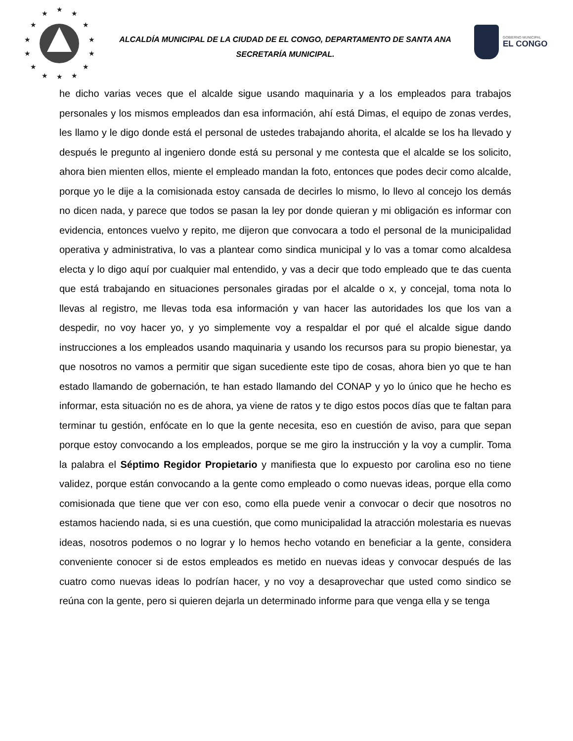★
★
★
★
★
★
★
★
★
★
★
★
★
★
ALCALDÍA MUNICIPAL DE LA CIUDAD DE EL CONGO, DEPARTAMENTO DE SANTA ANA
SECRETARÍA MUNICIPAL.
GOBIERNO MUNICIPAL
EL CONGO
he dicho varias veces que el alcalde sigue usando maquinaria y a los empleados para trabajos personales y los mismos empleados dan esa información, ahí está Dimas, el equipo de zonas verdes, les llamo y le digo donde está el personal de ustedes trabajando ahorita, el alcalde se los ha llevado y después le pregunto al ingeniero donde está su personal y me contesta que el alcalde se los solicito, ahora bien mienten ellos, miente el empleado mandan la foto, entonces que podes decir como alcalde, porque yo le dije a la comisionada estoy cansada de decirles lo mismo, lo llevo al concejo los demás no dicen nada, y parece que todos se pasan la ley por donde quieran y mi obligación es informar con evidencia, entonces vuelvo y repito, me dijeron que convocara a todo el personal de la municipalidad operativa y administrativa, lo vas a plantear como sindica municipal y lo vas a tomar como alcaldesa electa y lo digo aquí por cualquier mal entendido, y vas a decir que todo empleado que te das cuenta que está trabajando en situaciones personales giradas por el alcalde o x, y concejal, toma nota lo llevas al registro, me llevas toda esa información y van hacer las autoridades los que los van a despedir, no voy hacer yo, y yo simplemente voy a respaldar el por qué el alcalde sigue dando instrucciones a los empleados usando maquinaria y usando los recursos para su propio bienestar, ya que nosotros no vamos a permitir que sigan sucediente este tipo de cosas, ahora bien yo que te han estado llamando de gobernación, te han estado llamando del CONAP y yo lo único que he hecho es informar, esta situación no es de ahora, ya viene de ratos y te digo estos pocos días que te faltan para terminar tu gestión, enfócate en lo que la gente necesita, eso en cuestión de aviso, para que sepan porque estoy convocando a los empleados, porque se me giro la instrucción y la voy a cumplir. Toma la palabra el Séptimo Regidor Propietario y manifiesta que lo expuesto por carolina eso no tiene validez, porque están convocando a la gente como empleado o como nuevas ideas, porque ella como comisionada que tiene que ver con eso, como ella puede venir a convocar o decir que nosotros no estamos haciendo nada, si es una cuestión, que como municipalidad la atracción molestaria es nuevas ideas, nosotros podemos o no lograr y lo hemos hecho votando en beneficiar a la gente, considera conveniente conocer si de estos empleados es metido en nuevas ideas y convocar después de las cuatro como nuevas ideas lo podrían hacer, y no voy a desaprovechar que usted como sindico se reúna con la gente, pero si quieren dejarla un determinado informe para que venga ella y se tenga